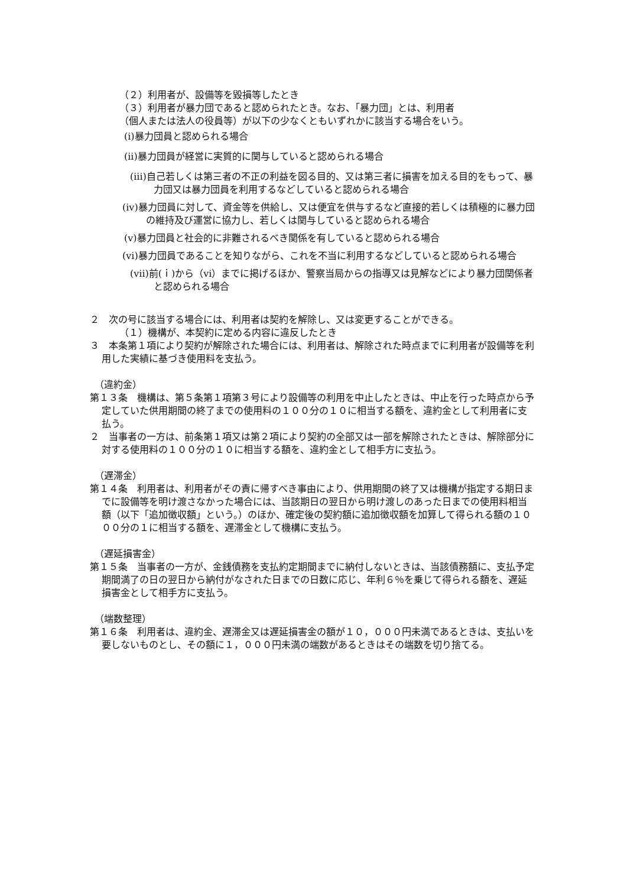（２）利用者が、設備等を毀損等したとき
（３）利用者が暴力団であると認められたとき。なお、「暴力団」とは、利用者
（個人または法人の役員等）が以下の少なくともいずれかに該当する場合をいう。
(i)暴力団員と認められる場合
(ii)暴力団員が経営に実質的に関与していると認められる場合
(iii)自己若しくは第三者の不正の利益を図る目的、又は第三者に損害を加える目的をもって、暴力団又は暴力団員を利用するなどしていると認められる場合
(iv)暴力団員に対して、資金等を供給し、又は便宜を供与するなど直接的若しくは積極的に暴力団の維持及び運営に協力し、若しくは関与していると認められる場合
(v)暴力団員と社会的に非難されるべき関係を有していると認められる場合
(vi)暴力団員であることを知りながら、これを不当に利用するなどしていると認められる場合
(vii)前(ｉ)から（vi）までに掲げるほか、警察当局からの指導又は見解などにより暴力団関係者と認められる場合
２　次の号に該当する場合には、利用者は契約を解除し、又は変更することができる。
（１）機構が、本契約に定める内容に違反したとき
３　本条第１項により契約が解除された場合には、利用者は、解除された時点までに利用者が設備等を利用した実績に基づき使用料を支払う。
（違約金）
第１３条　機構は、第５条第１項第３号により設備等の利用を中止したときは、中止を行った時点から予定していた供用期間の終了までの使用料の１００分の１０に相当する額を、違約金として利用者に支払う。
２　当事者の一方は、前条第１項又は第２項により契約の全部又は一部を解除されたときは、解除部分に対する使用料の１００分の１０に相当する額を、違約金として相手方に支払う。
（遅滞金）
第１４条　利用者は、利用者がその責に帰すべき事由により、供用期間の終了又は機構が指定する期日までに設備等を明け渡さなかった場合には、当該期日の翌日から明け渡しのあった日までの使用料相当額（以下「追加徴収額」という。）のほか、確定後の契約額に追加徴収額を加算して得られる額の１０００分の１に相当する額を、遅滞金として機構に支払う。
（遅延損害金）
第１５条　当事者の一方が、金銭債務を支払約定期間までに納付しないときは、当該債務額に、支払予定期間満了の日の翌日から納付がなされた日までの日数に応じ、年利６％を乗じて得られる額を、遅延損害金として相手方に支払う。
（端数整理）
第１６条　利用者は、違約金、遅滞金又は遅延損害金の額が１０，０００円未満であるときは、支払いを要しないものとし、その額に１，０００円未満の端数があるときはその端数を切り捨てる。